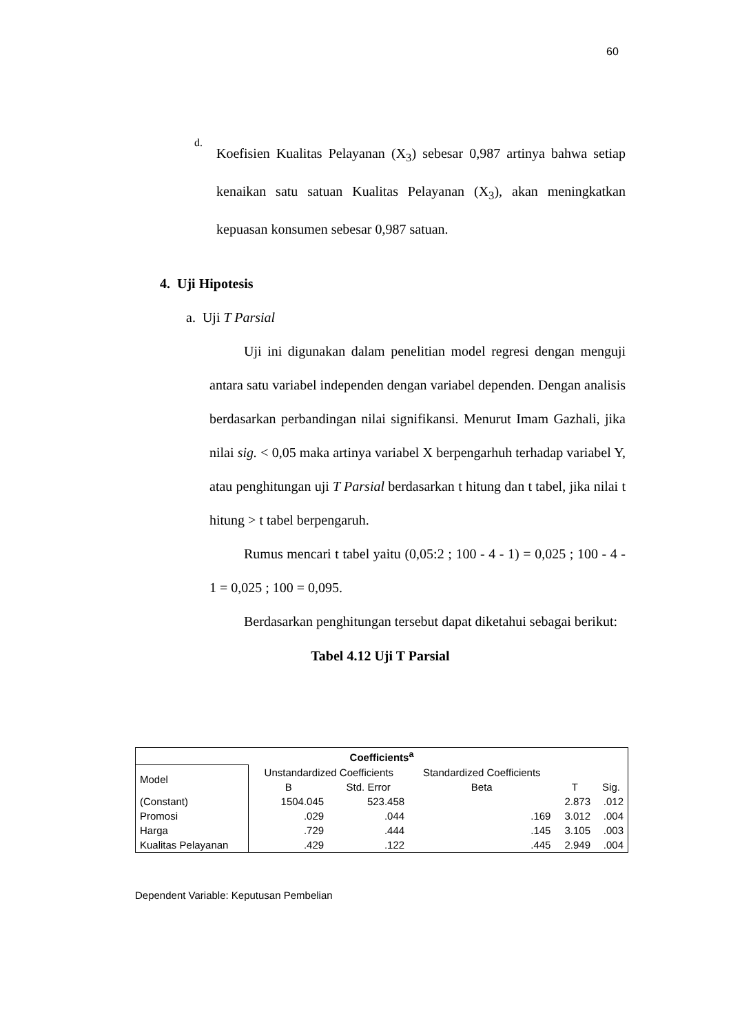60
d.
Koefisien Kualitas Pelayanan (X<sub>3</sub>) sebesar 0,987 artinya bahwa setiap kenaikan satu satuan Kualitas Pelayanan (X<sub>3</sub>), akan meningkatkan kepuasan konsumen sebesar 0,987 satuan.
4. Uji Hipotesis
a. Uji T Parsial
Uji ini digunakan dalam penelitian model regresi dengan menguji antara satu variabel independen dengan variabel dependen. Dengan analisis berdasarkan perbandingan nilai signifikansi. Menurut Imam Gazhali, jika nilai sig. < 0,05 maka artinya variabel X berpengarhuh terhadap variabel Y, atau penghitungan uji T Parsial berdasarkan t hitung dan t tabel, jika nilai t hitung > t tabel berpengaruh.
Rumus mencari t tabel yaitu (0,05:2 ; 100 - 4 - 1) = 0,025 ; 100 - 4 - 1 = 0,025 ; 100 = 0,095.
Berdasarkan penghitungan tersebut dapat diketahui sebagai berikut:
Tabel 4.12 Uji T Parsial
| Coefficients<sup>a</sup> | | | | | |
| --- | --- | --- | --- | --- | --- |
| Model | Unstandardized Coefficients | | Standardized Coefficients | | |
| | B | Std. Error | Beta | T | Sig. |
| (Constant) | 1504.045 | 523.458 | | 2.873 | .012 |
| Promosi | .029 | .044 | .169 | 3.012 | .004 |
| Harga | .729 | .444 | .145 | 3.105 | .003 |
| Kualitas Pelayanan | .429 | .122 | .445 | 2.949 | .004 |
Dependent Variable: Keputusan Pembelian